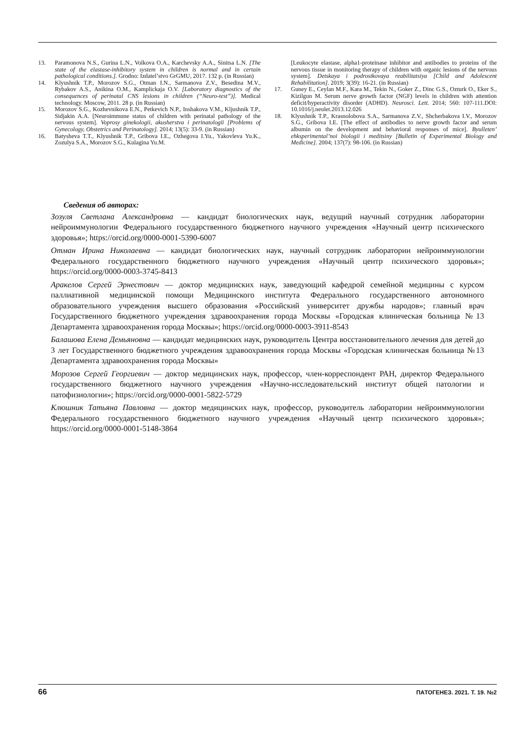13. Paramonova N.S., Gurina L.N., Volkova O.A., Karchevsky A.A., Sinitsa L.N. [The state of the elastase-inhibitory system in children is normal and in certain pathological conditions.]. Grodno: Izdatel’stvo GrGMU, 2017. 132 p. (in Russian)
14. Klyushnik T.P., Morozov S.G., Otman I.N., Sarmanova Z.V., Besedina M.V., Rybakov A.S., Anikina O.M., Kamplickaja O.V. [Laboratory diagnostics of the consequences of perinatal CNS lesions in children (“Neuro-test”)]. Medical technology. Moscow, 2011. 28 p. (in Russian)
15. Morozov S.G., Kozhevnikova E.N., Petkevich N.P., Inshakova V.M., Kljushnik T.P., Sidjakin A.A. [Neuroimmune status of children with perinatal pathology of the nervous system]. Voprosy ginekologii, akusherstva i perinatologii [Problems of Gynecology, Obstetrics and Perinatology]. 2014; 13(5): 33-9. (in Russian)
16. Batysheva T.T., Klyushnik T.P., Gribova I.E., Ozhegova I.Yu., Yakovleva Yu.K., Zozulya S.A., Morozov S.G., Kulagina Yu.M.
[Leukocyte elastase, alpha1-proteinase inhibitor and antibodies to proteins of the nervous tissue in monitoring therapy of children with organic lesions of the nervous system]. Detskaya i podrostkovaya reabilitatsiya [Child and Adolescent Rehabilitation]. 2019; 3(39): 16-21. (in Russian)
17. Guney E., Ceylan M.F., Kara M., Tekin N., Goker Z., Dinc G.S., Ozturk O., Eker S., Kizilgun M. Serum nerve growth factor (NGF) levels in children with attention deficit/hyperactivity disorder (ADHD). Neurosci. Lett. 2014; 560: 107-111.DOI: 10.1016/j.neulet.2013.12.026
18. Klyushnik T.P., Krasnolobova S.A., Sarmanova Z.V., Shcherbakova I.V., Morozov S.G., Gribova I.E. [The effect of antibodies to nerve growth factor and serum albumin on the development and behavioral responses of mice]. Byulleten’ ehksperimental’noi biologii i meditsiny [Bulletin of Experimental Biology and Medicine]. 2004; 137(7): 98-106. (in Russian)
Сведения об авторах:
Зозуля Светлана Александровна — кандидат биологических наук, ведущий научный сотрудник лаборатории нейроиммунологии Федерального государственного бюджетного научного учреждения «Научный центр психического здоровья»; https://orcid.org/0000-0001-5390-6007
Отман Ирина Николаевна — кандидат биологических наук, научный сотрудник лаборатории нейроиммунологии Федерального государственного бюджетного научного учреждения «Научный центр психического здоровья»; https://orcid.org/0000-0003-3745-8413
Аракелов Сергей Эрнестович — доктор медицинских наук, заведующий кафедрой семейной медицины с курсом паллиативной медицинской помощи Медицинского института Федерального государственного автономного образовательного учреждения высшего образования «Российский университет дружбы народов»; главный врач Государственного бюджетного учреждения здравоохранения города Москвы «Городская клиническая больница №13 Департамента здравоохранения города Москвы»; https://orcid.org/0000-0003-3911-8543
Балашова Елена Демьяновна — кандидат медицинских наук, руководитель Центра восстановительного лечения для детей до 3 лет Государственного бюджетного учреждения здравоохранения города Москвы «Городская клиническая больница №13 Департамента здравоохранения города Москвы»
Морозов Сергей Георгиевич — доктор медицинских наук, профессор, член-корреспондент РАН, директор Федерального государственного бюджетного научного учреждения «Научно-исследовательский институт общей патологии и патофизиологии»; https://orcid.org/0000-0001-5822-5729
Клюшник Татьяна Павловна — доктор медицинских наук, профессор, руководитель лаборатории нейроиммунологии Федерального государственного бюджетного научного учреждения «Научный центр психического здоровья»; https://orcid.org/0000-0001-5148-3864
66 ПАТОГЕНЕЗ. 2021. Т. 19. №2